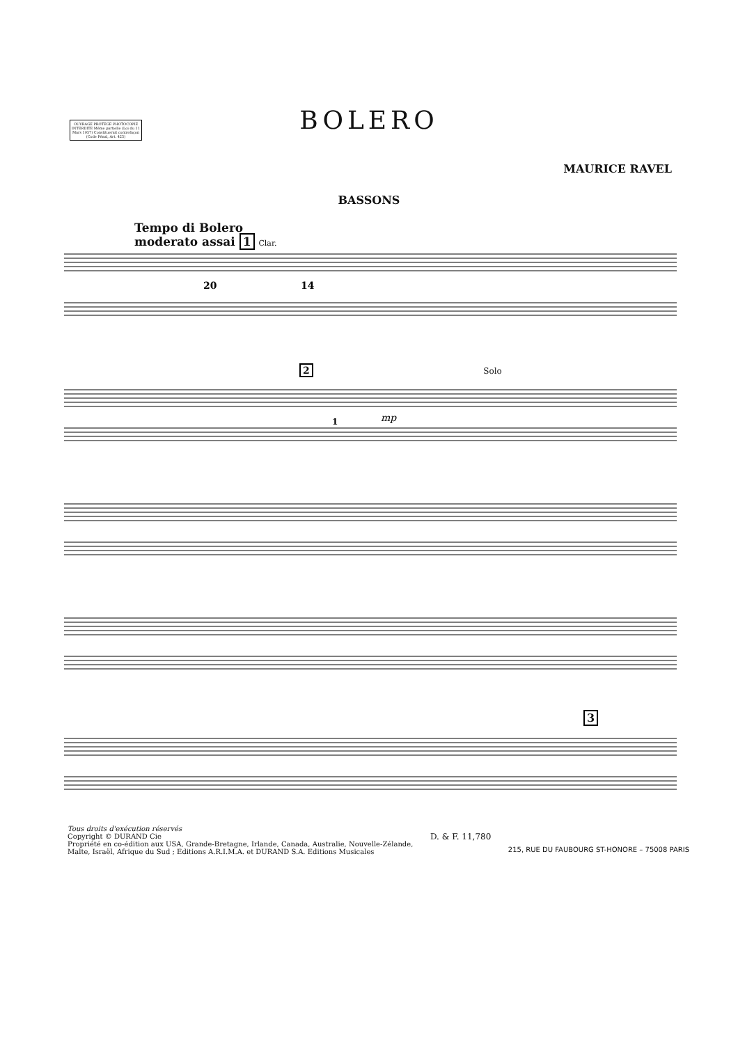OUVRAGE PROTEGE PHOTOCOPIE INTERDITE Même partielle (Loi du 11 Mars 1957) Constituerait contrefaçon (Code Pénal, Art. 425)
BOLERO
MAURICE RAVEL
BASSONS
Tempo di Bolero
moderato assai 1 Clar.
20
14
2 Solo
1
mp
3
Tous droits d'exécution réservés
Copyright © DURAND Cie
Propriété en co-édition aux USA, Grande-Bretagne, Irlande, Canada, Australie, Nouvelle-Zélande,
Malte, Israël, Afrique du Sud ; Editions A.R.I.M.A. et DURAND S.A. Editions Musicales
D. & F. 11,780
215, RUE DU FAUBOURG ST-HONORE – 75008 PARIS